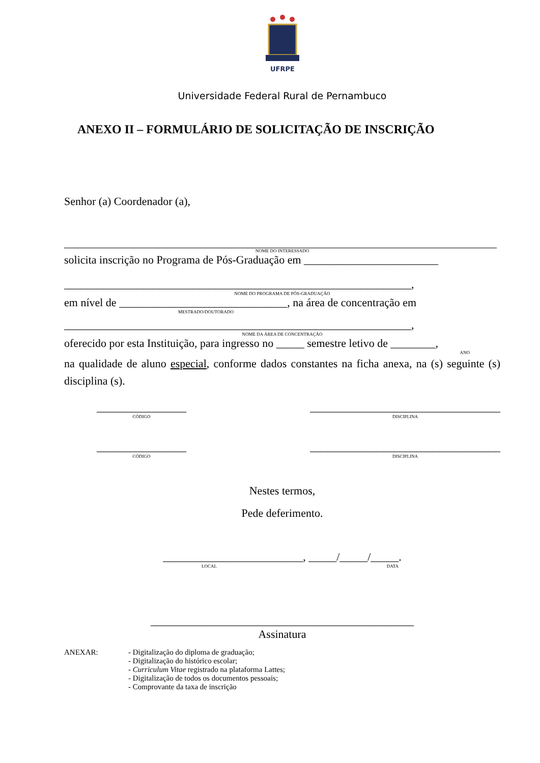UFRPE
Universidade Federal Rural de Pernambuco
ANEXO II – FORMULÁRIO DE SOLICITAÇÃO DE INSCRIÇÃO
Senhor (a) Coordenador (a),
NOME DO INTERESSADO
solicita inscrição no Programa de Pós-Graduação em ________________________
______________________________________________________________,
NOME DO PROGRAMA DE PÓS-GRADUAÇÃO
em nível de ______________________________, na área de concentração em
MESTRADO/DOUTORADO
______________________________________________________________,
NOME DA ÁREA DE CONCENTRAÇÃO
oferecido por esta Instituição, para ingresso no _____ semestre letivo de ________,
ANO
na qualidade de aluno especial, conforme dados constantes na ficha anexa, na (s) seguinte (s) disciplina (s).
________________
CÓDIGO
__________________________________
DISCIPLINA
________________
CÓDIGO
__________________________________
DISCIPLINA
Nestes termos,
Pede deferimento.
_________________________, _____/_____/_____.
LOCAL DATA
_______________________________________________
Assinatura
ANEXAR: - Digitalização do diploma de graduação;
- Digitalização do histórico escolar;
- Curriculum Vitae registrado na plataforma Lattes;
- Digitalização de todos os documentos pessoais;
- Comprovante da taxa de inscrição